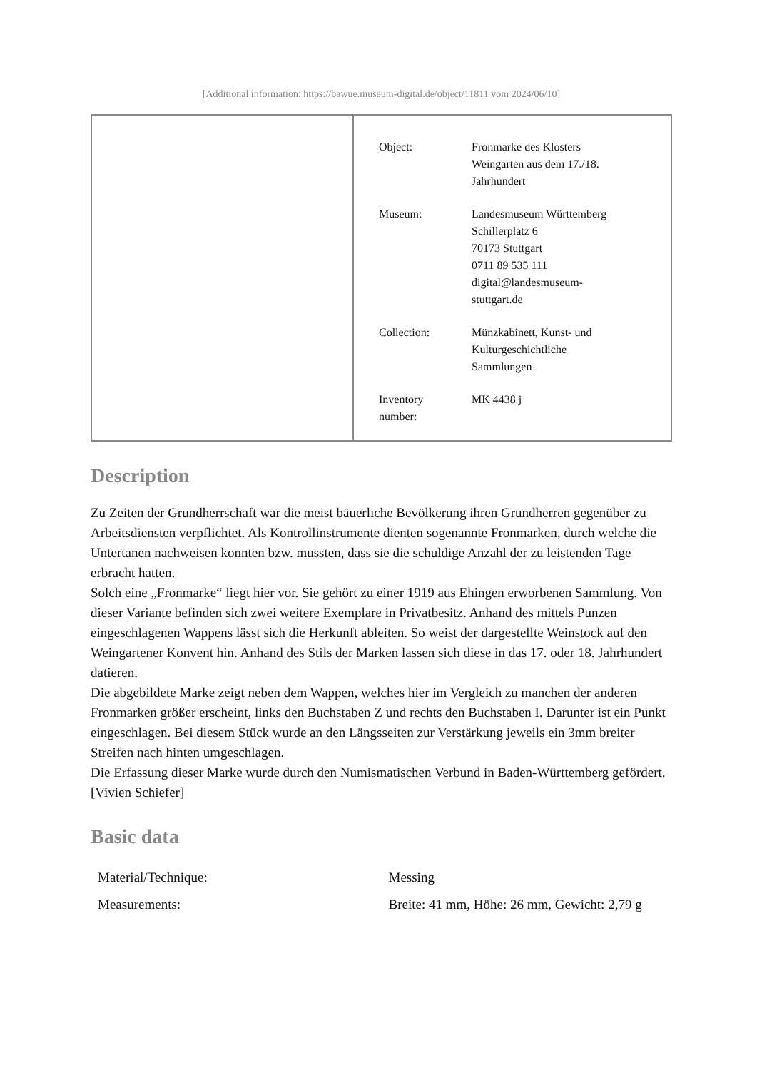[Additional information: https://bawue.museum-digital.de/object/11811 vom 2024/06/10]
| Object: | Fronmarke des Klosters Weingarten aus dem 17./18. Jahrhundert |
| Museum: | Landesmuseum Württemberg Schillerplatz 6 70173 Stuttgart 0711 89 535 111 digital@landesmuseum- stuttgart.de |
| Collection: | Münzkabinett, Kunst- und Kulturgeschichtliche Sammlungen |
| Inventory number: | MK 4438 j |
Description
Zu Zeiten der Grundherrschaft war die meist bäuerliche Bevölkerung ihren Grundherren gegenüber zu Arbeitsdiensten verpflichtet. Als Kontrollinstrumente dienten sogenannte Fronmarken, durch welche die Untertanen nachweisen konnten bzw. mussten, dass sie die schuldige Anzahl der zu leistenden Tage erbracht hatten.
Solch eine „Fronmarke“ liegt hier vor. Sie gehört zu einer 1919 aus Ehingen erworbenen Sammlung. Von dieser Variante befinden sich zwei weitere Exemplare in Privatbesitz. Anhand des mittels Punzen eingeschlagenen Wappens lässt sich die Herkunft ableiten. So weist der dargestellte Weinstock auf den Weingartener Konvent hin. Anhand des Stils der Marken lassen sich diese in das 17. oder 18. Jahrhundert datieren.
Die abgebildete Marke zeigt neben dem Wappen, welches hier im Vergleich zu manchen der anderen Fronmarken größer erscheint, links den Buchstaben Z und rechts den Buchstaben I. Darunter ist ein Punkt eingeschlagen. Bei diesem Stück wurde an den Längsseiten zur Verstärkung jeweils ein 3mm breiter Streifen nach hinten umgeschlagen.
Die Erfassung dieser Marke wurde durch den Numismatischen Verbund in Baden-Württemberg gefördert.
[Vivien Schiefer]
Basic data
| Material/Technique: | Messing |
| Measurements: | Breite: 41 mm, Höhe: 26 mm, Gewicht: 2,79 g |